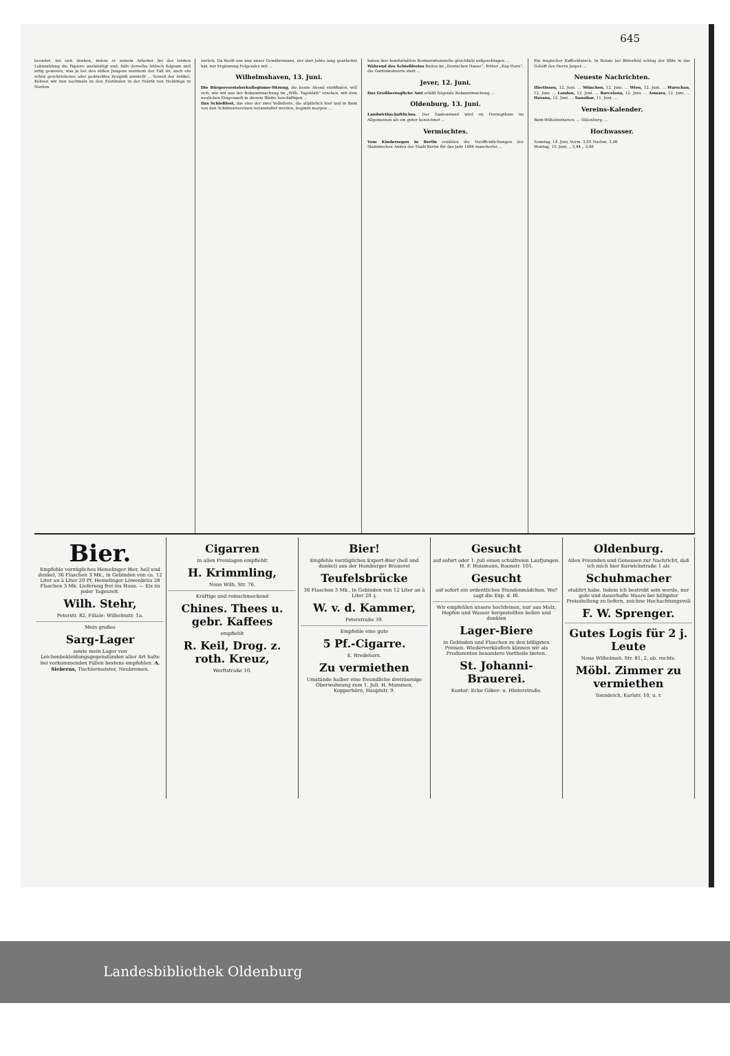645
beendet, bei sich denken, indem er seinem Arbeiter bei der letzten Lohnzahlung die Papiere aushändigt und, falls derselbe hübsch folgsam und artig gewesen, was ja bei den süßen Jungens meistens der Fall ist, auch ein schön geschriebenes oder gedrucktes Zeugniß ausstellt ... Soweit der Artikel. Kehren wir nun nochmals zu den Zuständen in der Fabrik von Hebbinga in Norden
zurück. Da theilt uns nun unser Gewährsmann, der dort Jahre lang gearbeitet hat, zur Ergänzung Folgendes mit ...
Wilhelmshaven, 13. Juni.
Die Bürgervorsteherkollegiums-Sitzung, die heute Abend stattfindet, will sich, wie wir aus der Bekanntmachung im „Wilh. Tageblatt“ ersehen, mit dem neulichen Eingesandt in diesem Blatte beschäftigen ...
Das Schießfest, das eine der zwei Volksfeste, die alljährlich hier und in Bant von den Schützenvereinen veranstaltet werden, beginnt morgen ...
haben ihre komfortablen Restaurationszelte gleichfalls aufgeschlagen ...
Während des Schießfestes finden im „Deutschen Hause“, früher „Kap Horn“, die Gartenkonzerte statt ...
Jever, 12. Juni.
Das Großherzogliche Amt erläßt folgende Bekanntmachung ...
Oldenburg, 13. Juni.
Landwirthschaftliches. Der Saatenstand wird im Herzogthum im Allgemeinen als ein guter bezeichnet ...
Vermischtes.
Vom Kindersegen in Berlin erzählen die Veröffentlichungen des Statistischen Amtes der Stadt Berlin für das Jahr 1894 mancherlei ...
Ein tragischer Kaffeeklatsch. In Bobau bei Bitterfeld schlug der Blitz in das Gehöft des Herrn Jasper ...
Neueste Nachrichten.
Illertissen, 12. Juni. ... München, 12. Juni. ... Wien, 12. Juni. ... Warschau, 12. Juni. ... London, 12. Juni. ... Barcelona, 12. Juni. ... Asmara, 12. Juni. ... Havana, 12. Juni. ... Sansibar, 11. Juni. ...
Vereins-Kalender.
Bant-Wilhelmshaven. ... Oldenburg. ...
Hochwasser.
Sonntag, 14. Juni, Vorm. 3,05 Nachm. 3,06
Montag, 15. Juni, „ 3,44 „ 3,46
Bier.
Empfehle vorzügliches Hemelinger Bier, hell und dunkel, 36 Flaschen 3 Mk., in Gebinden von ca. 12 Liter an à Liter 20 Pf. Hemelinger Löwenbräu 28 Flaschen 3 Mk. Lieferung frei ins Haus. — Eis zu jeder Tageszeit.
Wilh. Stehr,
Peterstr. 82, Filiale: Wilhelmstr. 1a.
Mein großes
Sarg-Lager
sowie mein Lager von Leichenbekleidungsgegenständen aller Art halte bei vorkommenden Fällen bestens empfohlen. A. Sieberns, Tischlermeister, Neubremen.
Cigarren
in allen Preislagen empfiehlt
H. Krimmling,
Neue Wilh. Str. 76.
Kräftige und reinschmeckend
Chines. Thees u. gebr. Kaffees
empfiehlt
R. Keil, Drog. z. roth. Kreuz,
Werftstraße 10.
Bier!
Empfehle vorzügliches Export-Bier (hell und dunkel) aus der Hamburger Brauerei
Teufelsbrücke
36 Flaschen 3 Mk., in Gebinden von 12 Liter an à Liter 20 ₰.
W. v. d. Kammer,
Peterstraße 39.
Empfehle eine gute
5 Pf.-Cigarre.
E. Bredehorn.
Zu vermiethen
Umstände halber eine freundliche dreiräumige Oberwohnung zum 1. Juli. H. Mammen, Kopperhörn, Hauptstr. 9.
Gesucht
auf sofort oder 1. Juli einen schulfreien Laufjungen. H. F. Huismann, Roonstr. 101.
Gesucht
auf sofort ein ordentliches Stundenmädchen. Wo? sagt die Exp. d. Bl.
Wir empfehlen unsere hochfeinen, nur aus Malz, Hopfen und Wasser hergestellten hellen und dunklen
Lager-Biere
in Gebinden und Flaschen zu den billigsten Preisen. Wiederverkäufern können wir als Produzenten besondere Vortheile bieten.
St. Johanni-Brauerei.
Kontor: Ecke Göker- u. Hinterstraße.
Oldenburg.
Allen Freunden und Genossen zur Nachricht, daß ich mich hier Kurwickstraße 1 als
Schuhmacher
etablirt habe. Indem ich bestrebt sein werde, nur gute und dauerhafte Waare bei billigster Preisstellung zu liefern, zeichne Hochachtungsvoll
F. W. Sprenger.
Gutes Logis für 2 j. Leute
Neue Wilhelmsh. Str. 81, 2, ob. rechts.
Möbl. Zimmer zu vermiethen
Tonndeich, Karlstr. 10, u. r.
Landesbibliothek Oldenburg